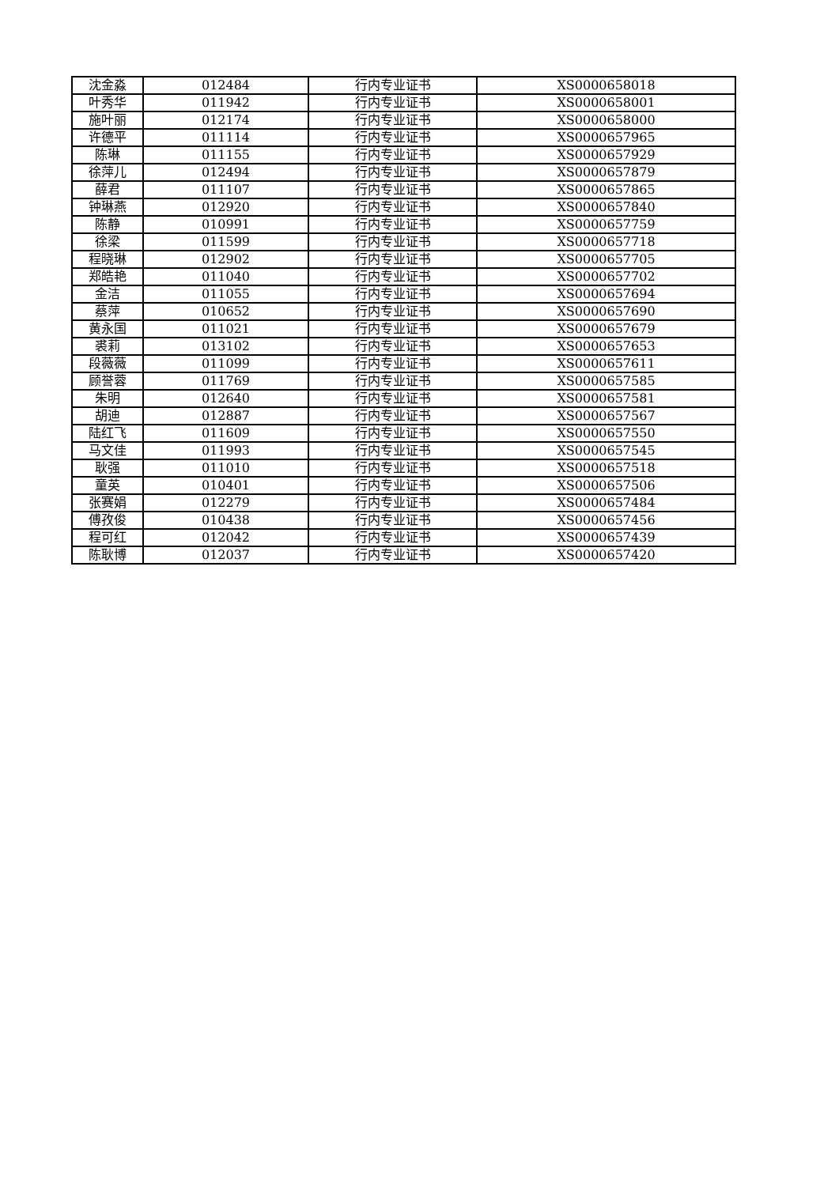| 沈金淼 | 012484 | 行内专业证书 | XS0000658018 |
| 叶秀华 | 011942 | 行内专业证书 | XS0000658001 |
| 施叶丽 | 012174 | 行内专业证书 | XS0000658000 |
| 许德平 | 011114 | 行内专业证书 | XS0000657965 |
| 陈琳 | 011155 | 行内专业证书 | XS0000657929 |
| 徐萍儿 | 012494 | 行内专业证书 | XS0000657879 |
| 薛君 | 011107 | 行内专业证书 | XS0000657865 |
| 钟琳燕 | 012920 | 行内专业证书 | XS0000657840 |
| 陈静 | 010991 | 行内专业证书 | XS0000657759 |
| 徐梁 | 011599 | 行内专业证书 | XS0000657718 |
| 程晓琳 | 012902 | 行内专业证书 | XS0000657705 |
| 郑皓艳 | 011040 | 行内专业证书 | XS0000657702 |
| 金洁 | 011055 | 行内专业证书 | XS0000657694 |
| 蔡萍 | 010652 | 行内专业证书 | XS0000657690 |
| 黄永国 | 011021 | 行内专业证书 | XS0000657679 |
| 裘莉 | 013102 | 行内专业证书 | XS0000657653 |
| 段薇薇 | 011099 | 行内专业证书 | XS0000657611 |
| 顾誉蓉 | 011769 | 行内专业证书 | XS0000657585 |
| 朱明 | 012640 | 行内专业证书 | XS0000657581 |
| 胡迪 | 012887 | 行内专业证书 | XS0000657567 |
| 陆红飞 | 011609 | 行内专业证书 | XS0000657550 |
| 马文佳 | 011993 | 行内专业证书 | XS0000657545 |
| 耿强 | 011010 | 行内专业证书 | XS0000657518 |
| 童英 | 010401 | 行内专业证书 | XS0000657506 |
| 张赛娟 | 012279 | 行内专业证书 | XS0000657484 |
| 傅孜俊 | 010438 | 行内专业证书 | XS0000657456 |
| 程可红 | 012042 | 行内专业证书 | XS0000657439 |
| 陈耿博 | 012037 | 行内专业证书 | XS0000657420 |